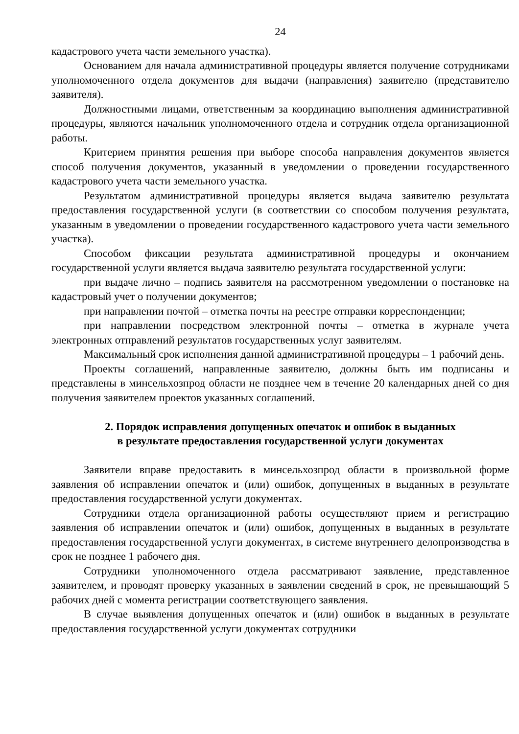24
кадастрового учета части земельного участка).
Основанием для начала административной процедуры является получение сотрудниками уполномоченного отдела документов для выдачи (направления) заявителю (представителю заявителя).
Должностными лицами, ответственным за координацию выполнения административной процедуры, являются начальник уполномоченного отдела и сотрудник отдела организационной работы.
Критерием принятия решения при выборе способа направления документов является способ получения документов, указанный в уведомлении о проведении государственного кадастрового учета части земельного участка.
Результатом административной процедуры является выдача заявителю результата предоставления государственной услуги (в соответствии со способом получения результата, указанным в уведомлении о проведении государственного кадастрового учета части земельного участка).
Способом фиксации результата административной процедуры и окончанием государственной услуги является выдача заявителю результата государственной услуги:
при выдаче лично – подпись заявителя на рассмотренном уведомлении о постановке на кадастровый учет о получении документов;
при направлении почтой – отметка почты на реестре отправки корреспонденции;
при направлении посредством электронной почты – отметка в журнале учета электронных отправлений результатов государственных услуг заявителям.
Максимальный срок исполнения данной административной процедуры – 1 рабочий день.
Проекты соглашений, направленные заявителю, должны быть им подписаны и представлены в минсельхозпрод области не позднее чем в течение 20 календарных дней со дня получения заявителем проектов указанных соглашений.
2. Порядок исправления допущенных опечаток и ошибок в выданных
в результате предоставления государственной услуги документах
Заявители вправе предоставить в минсельхозпрод области в произвольной форме заявления об исправлении опечаток и (или) ошибок, допущенных в выданных в результате предоставления государственной услуги документах.
Сотрудники отдела организационной работы осуществляют прием и регистрацию заявления об исправлении опечаток и (или) ошибок, допущенных в выданных в результате предоставления государственной услуги документах, в системе внутреннего делопроизводства в срок не позднее 1 рабочего дня.
Сотрудники уполномоченного отдела рассматривают заявление, представленное заявителем, и проводят проверку указанных в заявлении сведений в срок, не превышающий 5 рабочих дней с момента регистрации соответствующего заявления.
В случае выявления допущенных опечаток и (или) ошибок в выданных в результате предоставления государственной услуги документах сотрудники